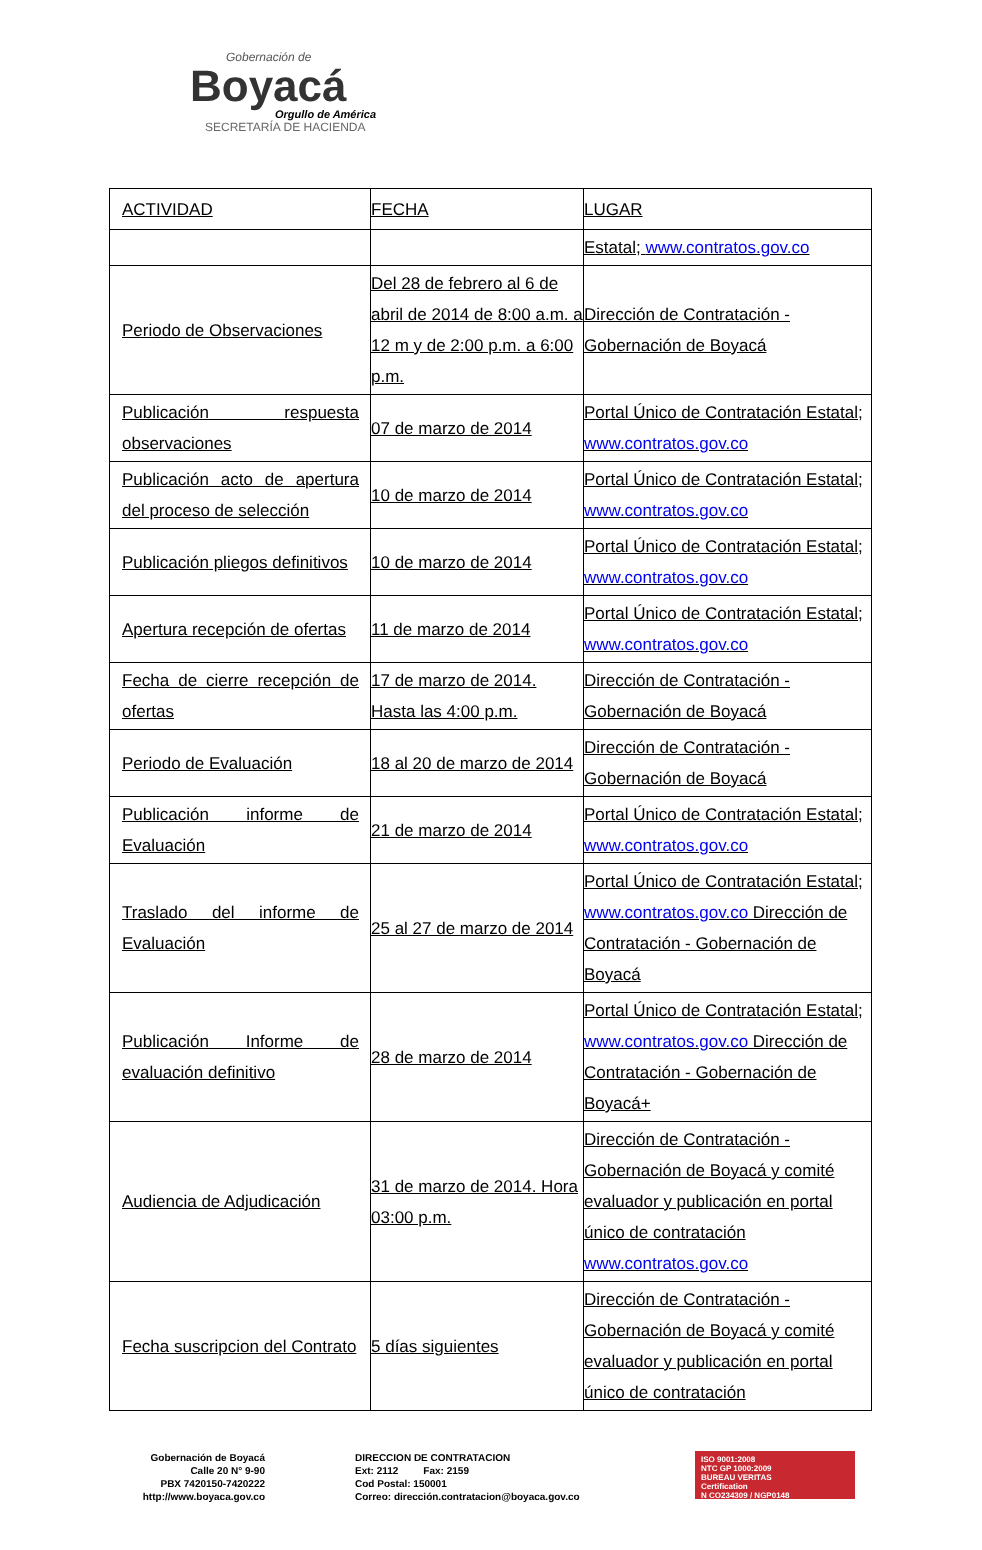Gobernación de
Boyacá
Orgullo de América
SECRETARÍA DE HACIENDA
| ACTIVIDAD | FECHA | LUGAR |
| --- | --- | --- |
| | | Estatal; www.contratos.gov.co |
| Periodo de Observaciones | Del 28 de febrero al 6 de abril de 2014 de 8:00 a.m. a 12 m y de 2:00 p.m. a 6:00 p.m. | Dirección de Contratación - Gobernación de Boyacá |
| Publicación respuesta observaciones | 07 de marzo de 2014 | Portal Único de Contratación Estatal; www.contratos.gov.co |
| Publicación acto de apertura del proceso de selección | 10 de marzo de 2014 | Portal Único de Contratación Estatal; www.contratos.gov.co |
| Publicación pliegos definitivos | 10 de marzo de 2014 | Portal Único de Contratación Estatal; www.contratos.gov.co |
| Apertura recepción de ofertas | 11 de marzo de 2014 | Portal Único de Contratación Estatal; www.contratos.gov.co |
| Fecha de cierre recepción de ofertas | 17 de marzo de 2014. Hasta las 4:00 p.m. | Dirección de Contratación - Gobernación de Boyacá |
| Periodo de Evaluación | 18 al 20 de marzo de 2014 | Dirección de Contratación - Gobernación de Boyacá |
| Publicación informe de Evaluación | 21 de marzo de 2014 | Portal Único de Contratación Estatal; www.contratos.gov.co |
| Traslado del informe de Evaluación | 25 al 27 de marzo de 2014 | Portal Único de Contratación Estatal; www.contratos.gov.co Dirección de Contratación - Gobernación de Boyacá |
| Publicación Informe de evaluación definitivo | 28 de marzo de 2014 | Portal Único de Contratación Estatal; www.contratos.gov.co Dirección de Contratación - Gobernación de Boyacá+ |
| Audiencia de Adjudicación | 31 de marzo de 2014. Hora 03:00 p.m. | Dirección de Contratación - Gobernación de Boyacá y comité evaluador y publicación en portal único de contratación www.contratos.gov.co |
| Fecha suscripcion del Contrato | 5 días siguientes | Dirección de Contratación - Gobernación de Boyacá y comité evaluador y publicación en portal único de contratación |
Gobernación de Boyacá
Calle 20 N° 9-90
PBX 7420150-7420222
http://www.boyaca.gov.co
DIRECCION DE CONTRATACION
Ext: 2112 Fax: 2159
Cod Postal: 150001
Correo: dirección.contratacion@boyaca.gov.co
ISO 9001:2008
NTC GP 1000:2009
BUREAU VERITAS
Certification
N CO234309 / NGP0148